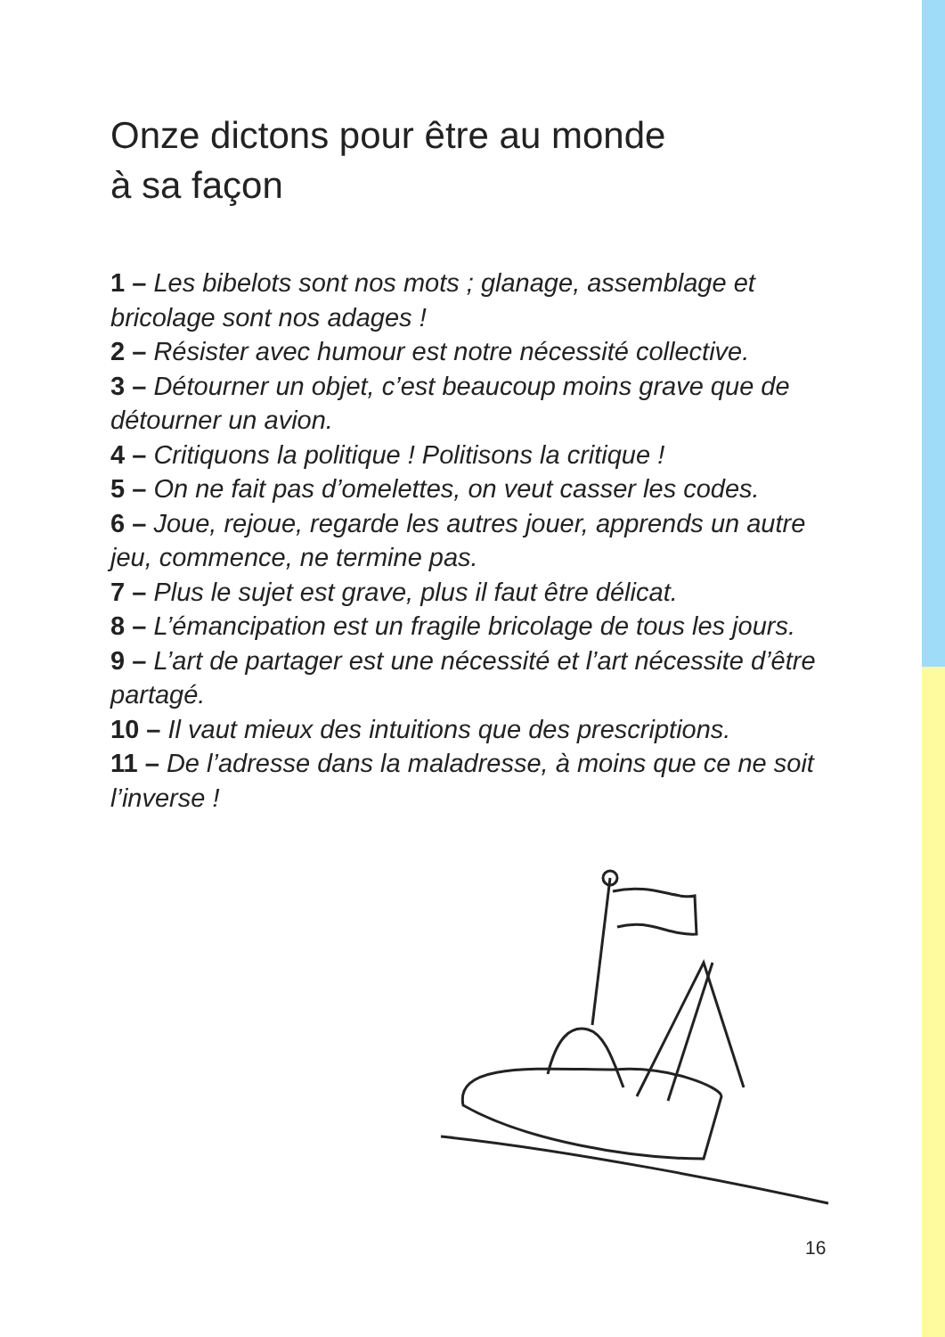Onze dictons pour être au monde
à sa façon
1 – Les bibelots sont nos mots ; glanage, assemblage et bricolage sont nos adages !
2 – Résister avec humour est notre nécessité collective.
3 – Détourner un objet, c’est beaucoup moins grave que de détourner un avion.
4 – Critiquons la politique ! Politisons la critique !
5 – On ne fait pas d’omelettes, on veut casser les codes.
6 – Joue, rejoue, regarde les autres jouer, apprends un autre jeu, commence, ne termine pas.
7 – Plus le sujet est grave, plus il faut être délicat.
8 – L’émancipation est un fragile bricolage de tous les jours.
9 – L’art de partager est une nécessité et l’art nécessite d’être partagé.
10 – Il vaut mieux des intuitions que des prescriptions.
11 – De l’adresse dans la maladresse, à moins que ce ne soit l’inverse !
16